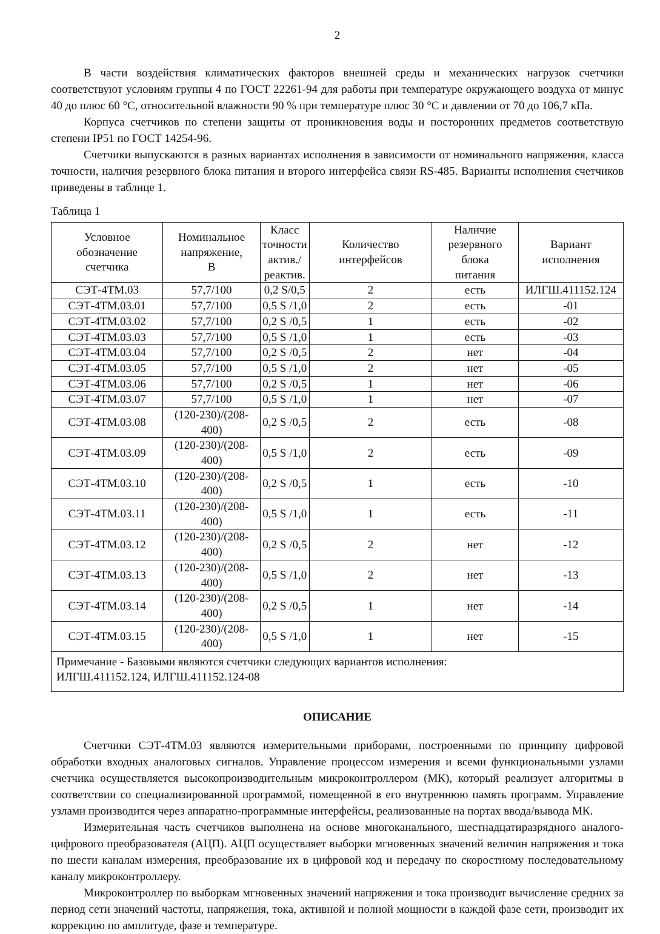2
В части воздействия климатических факторов внешней среды и механических нагрузок счетчики соответствуют условиям группы 4 по ГОСТ 22261-94 для работы при температуре окружающего воздуха от минус 40 до плюс 60 °С, относительной влажности 90 % при температуре плюс 30 °С и давлении от 70 до 106,7 кПа.
Корпуса счетчиков по степени защиты от проникновения воды и посторонних предметов соответствую степени IP51 по ГОСТ 14254-96.
Счетчики выпускаются в разных вариантах исполнения в зависимости от номинального напряжения, класса точности, наличия резервного блока питания и второго интерфейса связи RS-485. Варианты исполнения счетчиков приведены в таблице 1.
Таблица 1
| Условное обозначение счетчика | Номинальное напряжение, В | Класс точности актив./ реактив. | Количество интерфейсов | Наличие резервного блока питания | Вариант исполнения |
| --- | --- | --- | --- | --- | --- |
| СЭТ-4ТМ.03 | 57,7/100 | 0,2 S/0,5 | 2 | есть | ИЛГШ.411152.124 |
| СЭТ-4ТМ.03.01 | 57,7/100 | 0,5 S /1,0 | 2 | есть | -01 |
| СЭТ-4ТМ.03.02 | 57,7/100 | 0,2 S /0,5 | 1 | есть | -02 |
| СЭТ-4ТМ.03.03 | 57,7/100 | 0,5 S /1,0 | 1 | есть | -03 |
| СЭТ-4ТМ.03.04 | 57,7/100 | 0,2 S /0,5 | 2 | нет | -04 |
| СЭТ-4ТМ.03.05 | 57,7/100 | 0,5 S /1,0 | 2 | нет | -05 |
| СЭТ-4ТМ.03.06 | 57,7/100 | 0,2 S /0,5 | 1 | нет | -06 |
| СЭТ-4ТМ.03.07 | 57,7/100 | 0,5 S /1,0 | 1 | нет | -07 |
| СЭТ-4ТМ.03.08 | (120-230)/(208-400) | 0,2 S /0,5 | 2 | есть | -08 |
| СЭТ-4ТМ.03.09 | (120-230)/(208-400) | 0,5 S /1,0 | 2 | есть | -09 |
| СЭТ-4ТМ.03.10 | (120-230)/(208-400) | 0,2 S /0,5 | 1 | есть | -10 |
| СЭТ-4ТМ.03.11 | (120-230)/(208-400) | 0,5 S /1,0 | 1 | есть | -11 |
| СЭТ-4ТМ.03.12 | (120-230)/(208-400) | 0,2 S /0,5 | 2 | нет | -12 |
| СЭТ-4ТМ.03.13 | (120-230)/(208-400) | 0,5 S /1,0 | 2 | нет | -13 |
| СЭТ-4ТМ.03.14 | (120-230)/(208-400) | 0,2 S /0,5 | 1 | нет | -14 |
| СЭТ-4ТМ.03.15 | (120-230)/(208-400) | 0,5 S /1,0 | 1 | нет | -15 |
| Примечание - Базовыми являются счетчики следующих вариантов исполнения: ИЛГШ.411152.124, ИЛГШ.411152.124-08 | | | | | |
ОПИСАНИЕ
Счетчики СЭТ-4ТМ.03 являются измерительными приборами, построенными по принципу цифровой обработки входных аналоговых сигналов. Управление процессом измерения и всеми функциональными узлами счетчика осуществляется высокопроизводительным микроконтроллером (МК), который реализует алгоритмы в соответствии со специализированной программой, помещенной в его внутреннюю память программ. Управление узлами производится через аппаратно-программные интерфейсы, реализованные на портах ввода/вывода МК.
Измерительная часть счетчиков выполнена на основе многоканального, шестнадцатиразрядного аналого-цифрового преобразователя (АЦП). АЦП осуществляет выборки мгновенных значений величин напряжения и тока по шести каналам измерения, преобразование их в цифровой код и передачу по скоростному последовательному каналу микроконтроллеру.
Микроконтроллер по выборкам мгновенных значений напряжения и тока производит вычисление средних за период сети значений частоты, напряжения, тока, активной и полной мощности в каждой фазе сети, производит их коррекцию по амплитуде, фазе и температуре.